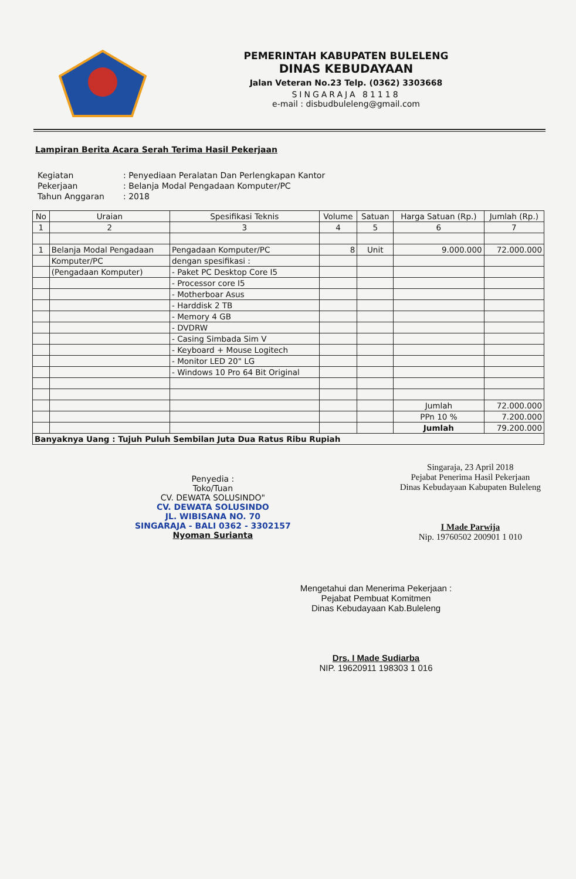PEMERINTAH KABUPATEN BULELENG
DINAS KEBUDAYAAN
Jalan Veteran No.23 Telp. (0362) 3303668
SINGARAJA 81118
e-mail : disbudbuleleng@gmail.com
Lampiran Berita Acara Serah Terima Hasil Pekerjaan
| Kegiatan | : Penyediaan Peralatan Dan Perlengkapan Kantor |
| Pekerjaan | : Belanja Modal Pengadaan Komputer/PC |
| Tahun Anggaran | : 2018 |
| No | Uraian | Spesifikasi Teknis | Volume | Satuan | Harga Satuan (Rp.) | Jumlah (Rp.) |
| --- | --- | --- | --- | --- | --- | --- |
| 1 | 2 | 3 | 4 | 5 | 6 | 7 |
| 1 | Belanja Modal Pengadaan | Pengadaan Komputer/PC | 8 | Unit | 9.000.000 | 72.000.000 |
| | Komputer/PC | dengan spesifikasi : | | | | |
| | (Pengadaan Komputer) | - Paket PC Desktop Core I5 | | | | |
| | | - Processor core I5 | | | | |
| | | - Motherboar Asus | | | | |
| | | - Harddisk 2 TB | | | | |
| | | - Memory 4 GB | | | | |
| | | - DVDRW | | | | |
| | | - Casing Simbada Sim V | | | | |
| | | - Keyboard + Mouse Logitech | | | | |
| | | - Monitor LED 20" LG | | | | |
| | | - Windows 10 Pro 64 Bit Original | | | | |
| | | | | | Jumlah | 72.000.000 |
| | | | | | PPn 10 % | 7.200.000 |
| | | | | | Jumlah | 79.200.000 |
| Banyaknya Uang : Tujuh Puluh Sembilan Juta Dua Ratus Ribu Rupiah | | | | | | |
Penyedia :
Toko/Tuan
CV. DEWATA SOLUSINDO"
CV. DEWATA SOLUSINDO
JL. WIBISANA NO. 70
SINGARAJA - BALI 0362 - 3302157
Nyoman Surianta
Singaraja, 23 April 2018
Pejabat Penerima Hasil Pekerjaan
Dinas Kebudayaan Kabupaten Buleleng
I Made Parwija
Nip. 19760502 200901 1 010
Mengetahui dan Menerima Pekerjaan :
Pejabat Pembuat Komitmen
Dinas Kebudayaan Kab.Buleleng
Drs. I Made Sudiarba
NIP. 19620911 198303 1 016